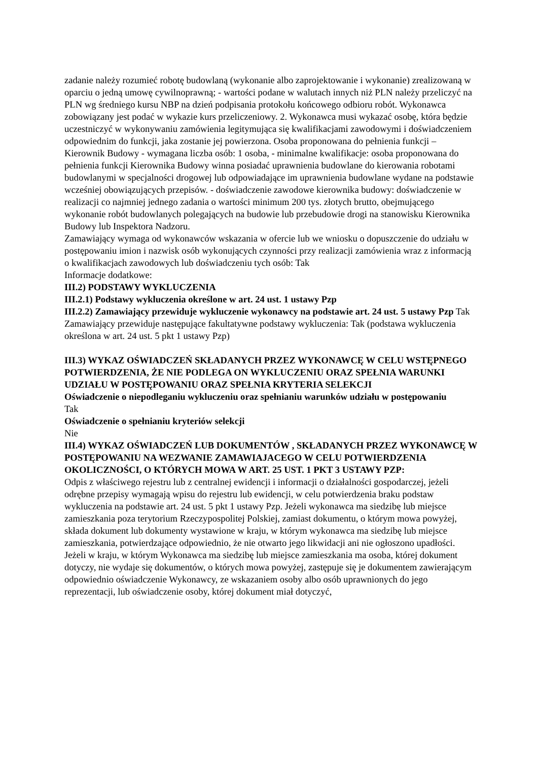zadanie należy rozumieć robotę budowlaną (wykonanie albo zaprojektowanie i wykonanie) zrealizowaną w oparciu o jedną umowę cywilnoprawną; - wartości podane w walutach innych niż PLN należy przeliczyć na PLN wg średniego kursu NBP na dzień podpisania protokołu końcowego odbioru robót. Wykonawca zobowiązany jest podać w wykazie kurs przeliczeniowy. 2. Wykonawca musi wykazać osobę, która będzie uczestniczyć w wykonywaniu zamówienia legitymująca się kwalifikacjami zawodowymi i doświadczeniem odpowiednim do funkcji, jaka zostanie jej powierzona. Osoba proponowana do pełnienia funkcji – Kierownik Budowy - wymagana liczba osób: 1 osoba, - minimalne kwalifikacje: osoba proponowana do pełnienia funkcji Kierownika Budowy winna posiadać uprawnienia budowlane do kierowania robotami budowlanymi w specjalności drogowej lub odpowiadające im uprawnienia budowlane wydane na podstawie wcześniej obowiązujących przepisów. - doświadczenie zawodowe kierownika budowy: doświadczenie w realizacji co najmniej jednego zadania o wartości minimum 200 tys. złotych brutto, obejmującego wykonanie robót budowlanych polegających na budowie lub przebudowie drogi na stanowisku Kierownika Budowy lub Inspektora Nadzoru.
Zamawiający wymaga od wykonawców wskazania w ofercie lub we wniosku o dopuszczenie do udziału w postępowaniu imion i nazwisk osób wykonujących czynności przy realizacji zamówienia wraz z informacją o kwalifikacjach zawodowych lub doświadczeniu tych osób: Tak
Informacje dodatkowe:
III.2) PODSTAWY WYKLUCZENIA
III.2.1) Podstawy wykluczenia określone w art. 24 ust. 1 ustawy Pzp
III.2.2) Zamawiający przewiduje wykluczenie wykonawcy na podstawie art. 24 ust. 5 ustawy Pzp Tak Zamawiający przewiduje następujące fakultatywne podstawy wykluczenia: Tak (podstawa wykluczenia określona w art. 24 ust. 5 pkt 1 ustawy Pzp)
III.3) WYKAZ OŚWIADCZEŃ SKŁADANYCH PRZEZ WYKONAWCĘ W CELU WSTĘPNEGO POTWIERDZENIA, ŻE NIE PODLEGA ON WYKLUCZENIU ORAZ SPEŁNIA WARUNKI UDZIAŁU W POSTĘPOWANIU ORAZ SPEŁNIA KRYTERIA SELEKCJI
Oświadczenie o niepodleganiu wykluczeniu oraz spełnianiu warunków udziału w postępowaniu
Tak
Oświadczenie o spełnianiu kryteriów selekcji
Nie
III.4) WYKAZ OŚWIADCZEŃ LUB DOKUMENTÓW , SKŁADANYCH PRZEZ WYKONAWCĘ W POSTĘPOWANIU NA WEZWANIE ZAMAWIAJACEGO W CELU POTWIERDZENIA OKOLICZNOŚCI, O KTÓRYCH MOWA W ART. 25 UST. 1 PKT 3 USTAWY PZP:
Odpis z właściwego rejestru lub z centralnej ewidencji i informacji o działalności gospodarczej, jeżeli odrębne przepisy wymagają wpisu do rejestru lub ewidencji, w celu potwierdzenia braku podstaw wykluczenia na podstawie art. 24 ust. 5 pkt 1 ustawy Pzp. Jeżeli wykonawca ma siedzibę lub miejsce zamieszkania poza terytorium Rzeczypospolitej Polskiej, zamiast dokumentu, o którym mowa powyżej, składa dokument lub dokumenty wystawione w kraju, w którym wykonawca ma siedzibę lub miejsce zamieszkania, potwierdzające odpowiednio, że nie otwarto jego likwidacji ani nie ogłoszono upadłości. Jeżeli w kraju, w którym Wykonawca ma siedzibę lub miejsce zamieszkania ma osoba, której dokument dotyczy, nie wydaje się dokumentów, o których mowa powyżej, zastępuje się je dokumentem zawierającym odpowiednio oświadczenie Wykonawcy, ze wskazaniem osoby albo osób uprawnionych do jego reprezentacji, lub oświadczenie osoby, której dokument miał dotyczyć,